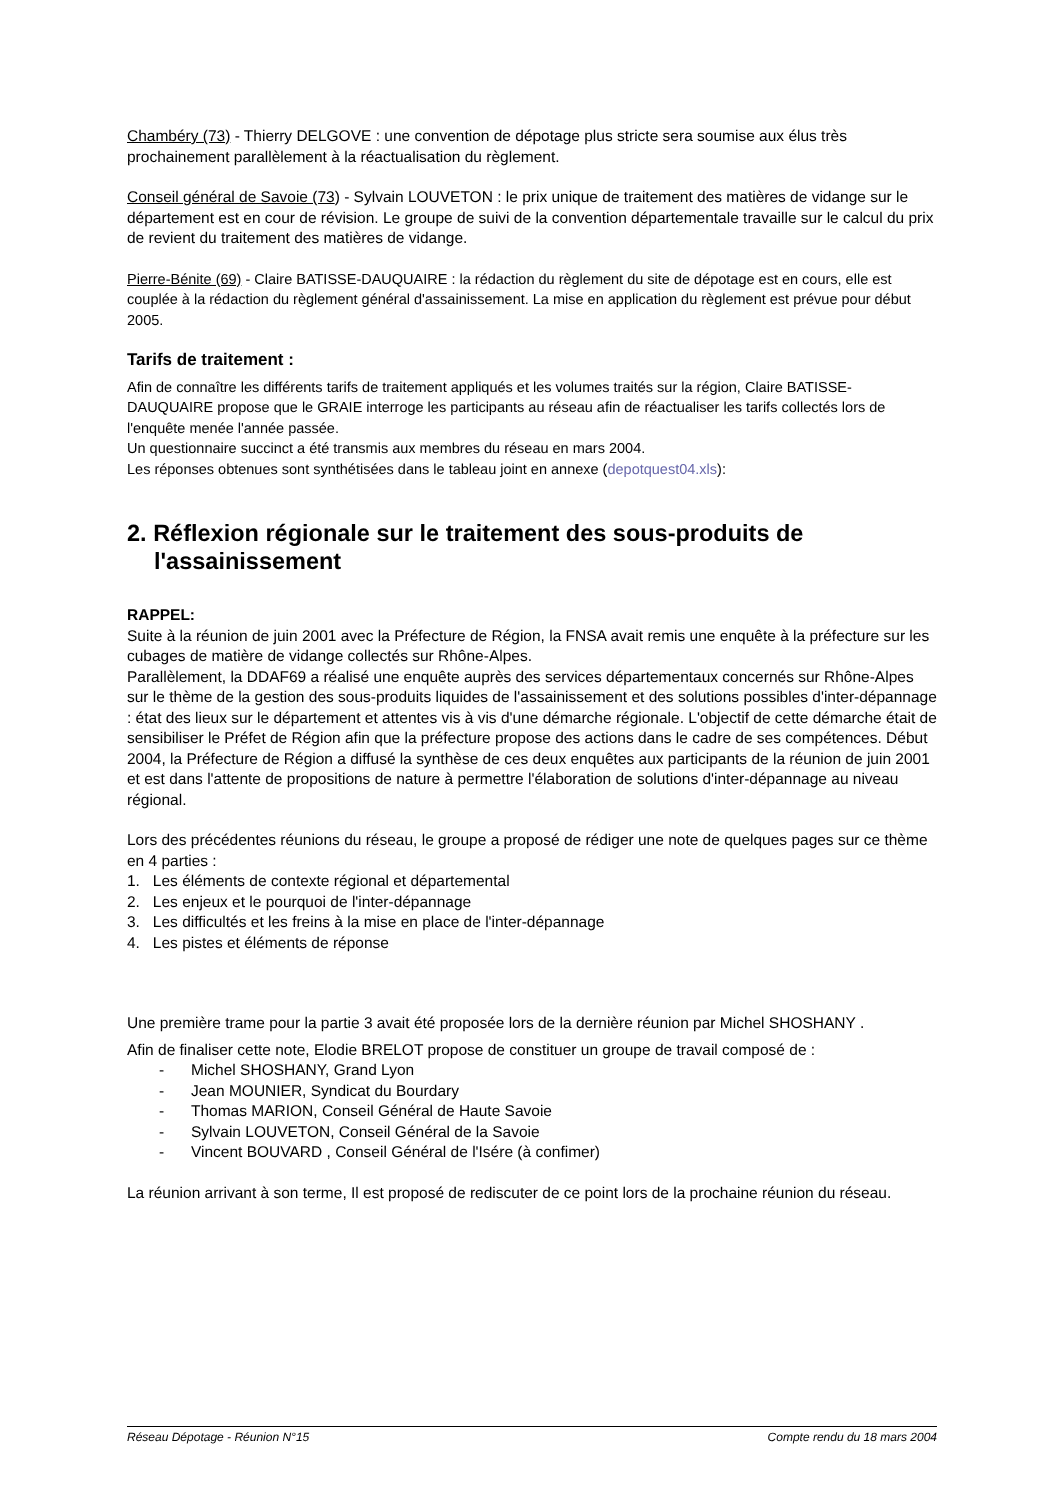Chambéry (73) - Thierry DELGOVE : une convention de dépotage plus stricte sera soumise aux élus très prochainement parallèlement à la réactualisation du règlement.
Conseil général de Savoie (73) - Sylvain LOUVETON : le prix unique de traitement des matières de vidange sur le département est en cour de révision. Le groupe de suivi de la convention départementale travaille sur le calcul du prix de revient du traitement des matières de vidange.
Pierre-Bénite (69) - Claire BATISSE-DAUQUAIRE : la rédaction du règlement du site de dépotage est en cours, elle est couplée à la rédaction du règlement général d'assainissement. La mise en application du règlement est prévue pour début 2005.
Tarifs de traitement :
Afin de connaître les différents tarifs de traitement appliqués et les volumes traités sur la région, Claire BATISSE-DAUQUAIRE propose que le GRAIE interroge les participants au réseau afin de réactualiser les tarifs collectés lors de l'enquête menée l'année passée.
Un questionnaire succinct a été transmis aux membres du réseau en mars 2004.
Les réponses obtenues sont synthétisées dans le tableau joint en annexe (depotquest04.xls):
2. Réflexion régionale sur le traitement des sous-produits de l'assainissement
RAPPEL:
Suite à la réunion de juin 2001 avec la Préfecture de Région, la FNSA avait remis une enquête à la préfecture sur les cubages de matière de vidange collectés sur Rhône-Alpes.
Parallèlement, la DDAF69 a réalisé une enquête auprès des services départementaux concernés sur Rhône-Alpes sur le thème de la gestion des sous-produits liquides de l'assainissement et des solutions possibles d'inter-dépannage : état des lieux sur le département et attentes vis à vis d'une démarche régionale. L'objectif de cette démarche était de sensibiliser le Préfet de Région afin que la préfecture propose des actions dans le cadre de ses compétences. Début 2004, la Préfecture de Région a diffusé la synthèse de ces deux enquêtes aux participants de la réunion de juin 2001 et est dans l'attente de propositions de nature à permettre l'élaboration de solutions d'inter-dépannage au niveau régional.
Lors des précédentes réunions du réseau, le groupe a proposé de rédiger une note de quelques pages sur ce thème en 4 parties :
1. Les éléments de contexte régional et départemental
2. Les enjeux et le pourquoi de l'inter-dépannage
3. Les difficultés et les freins à la mise en place de l'inter-dépannage
4. Les pistes et éléments de réponse
Une première trame pour la partie 3 avait été proposée lors de la dernière réunion par Michel SHOSHANY .
Afin de finaliser cette note, Elodie BRELOT propose de constituer un groupe de travail composé de :
- Michel SHOSHANY, Grand Lyon
- Jean MOUNIER, Syndicat du Bourdary
- Thomas MARION, Conseil Général de Haute Savoie
- Sylvain LOUVETON, Conseil Général de la Savoie
- Vincent BOUVARD , Conseil Général de l'Isére (à confimer)
La réunion arrivant à son terme, Il est proposé de rediscuter de ce point lors de la prochaine réunion du réseau.
Réseau Dépotage - Réunion N°15 Compte rendu du 18 mars 2004